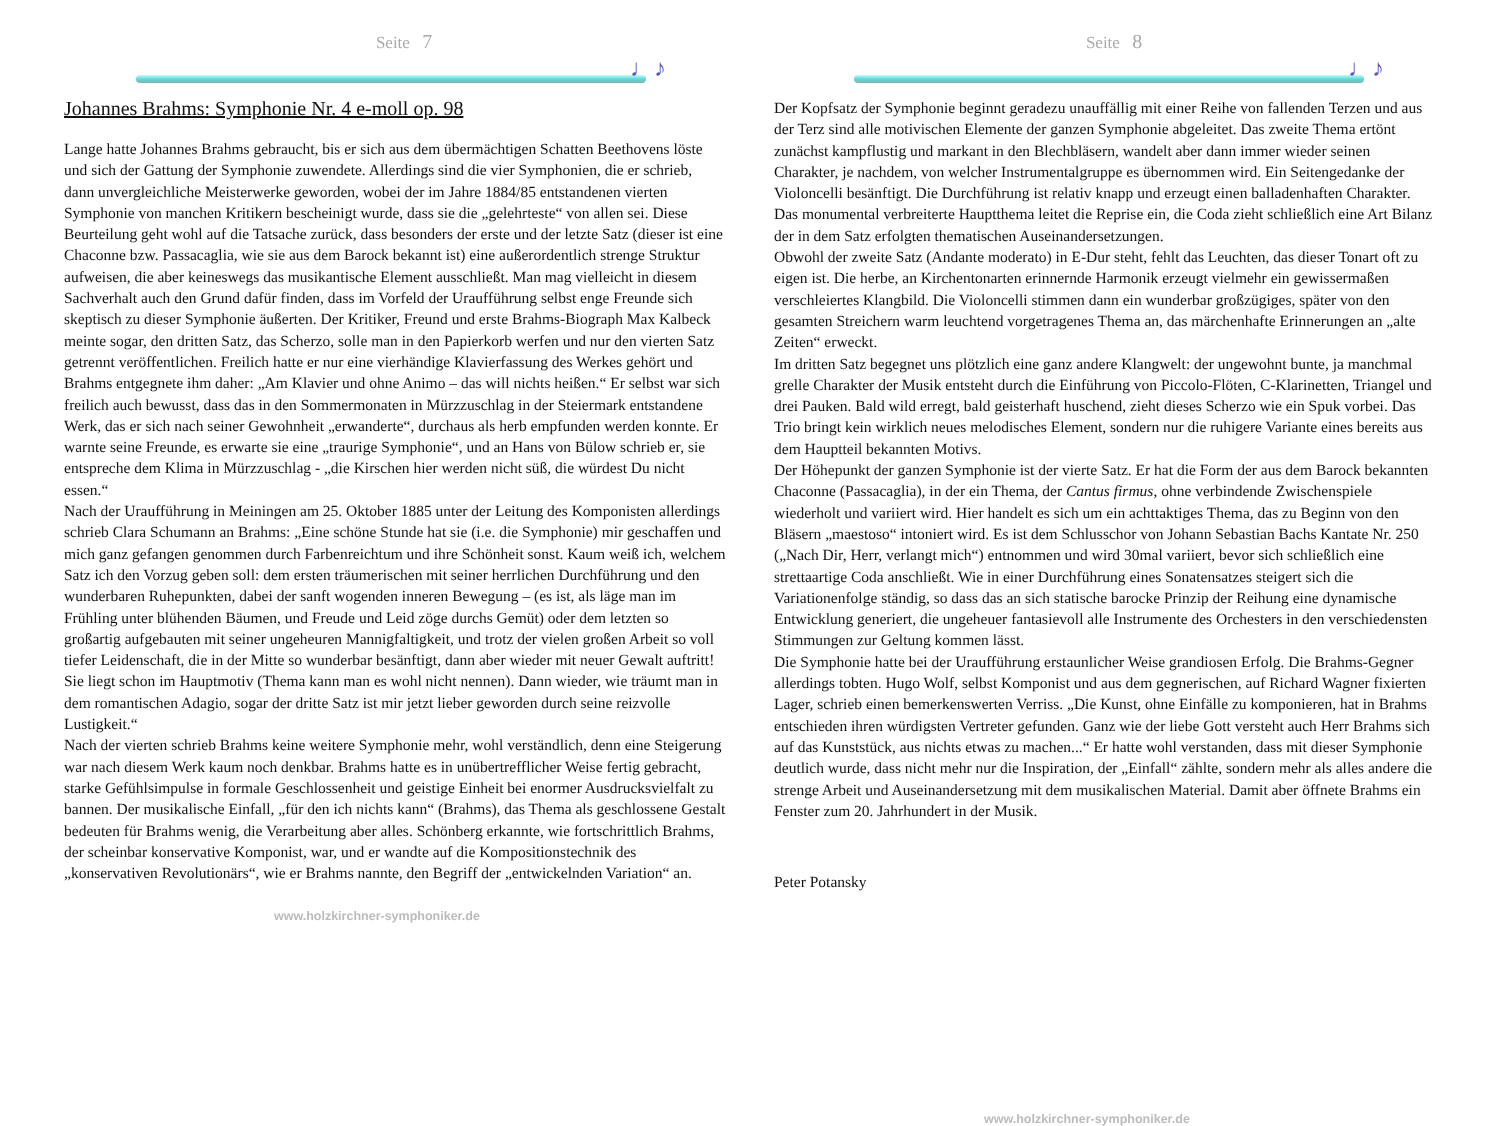Seite 7
♩♪
Johannes Brahms: Symphonie Nr. 4 e-moll op. 98
Lange hatte Johannes Brahms gebraucht, bis er sich aus dem übermächtigen Schatten Beethovens löste und sich der Gattung der Symphonie zuwendete. Allerdings sind die vier Symphonien, die er schrieb, dann unvergleichliche Meisterwerke geworden, wobei der im Jahre 1884/85 entstandenen vierten Symphonie von manchen Kritikern bescheinigt wurde, dass sie die „gelehrteste“ von allen sei. Diese Beurteilung geht wohl auf die Tatsache zurück, dass besonders der erste und der letzte Satz (dieser ist eine Chaconne bzw. Passacaglia, wie sie aus dem Barock bekannt ist) eine außerordentlich strenge Struktur aufweisen, die aber keineswegs das musikantische Element ausschließt. Man mag vielleicht in diesem Sachverhalt auch den Grund dafür finden, dass im Vorfeld der Uraufführung selbst enge Freunde sich skeptisch zu dieser Symphonie äußerten. Der Kritiker, Freund und erste Brahms-Biograph Max Kalbeck meinte sogar, den dritten Satz, das Scherzo, solle man in den Papierkorb werfen und nur den vierten Satz getrennt veröffentlichen. Freilich hatte er nur eine vierhändige Klavierfassung des Werkes gehört und Brahms entgegnete ihm daher: „Am Klavier und ohne Animo – das will nichts heißen.“ Er selbst war sich freilich auch bewusst, dass das in den Sommermonaten in Mürzzuschlag in der Steiermark entstandene Werk, das er sich nach seiner Gewohnheit „erwanderte“, durchaus als herb empfunden werden konnte. Er warnte seine Freunde, es erwarte sie eine „traurige Symphonie“, und an Hans von Bülow schrieb er, sie entspreche dem Klima in Mürzzuschlag - „die Kirschen hier werden nicht süß, die würdest Du nicht essen.“
Nach der Uraufführung in Meiningen am 25. Oktober 1885 unter der Leitung des Komponisten allerdings schrieb Clara Schumann an Brahms: „Eine schöne Stunde hat sie (i.e. die Symphonie) mir geschaffen und mich ganz gefangen genommen durch Farbenreichtum und ihre Schönheit sonst. Kaum weiß ich, welchem Satz ich den Vorzug geben soll: dem ersten träumerischen mit seiner herrlichen Durchführung und den wunderbaren Ruhepunkten, dabei der sanft wogenden inneren Bewegung – (es ist, als läge man im Frühling unter blühenden Bäumen, und Freude und Leid zöge durchs Gemüt) oder dem letzten so großartig aufgebauten mit seiner ungeheuren Mannigfaltigkeit, und trotz der vielen großen Arbeit so voll tiefer Leidenschaft, die in der Mitte so wunderbar besänftigt, dann aber wieder mit neuer Gewalt auftritt! Sie liegt schon im Hauptmotiv (Thema kann man es wohl nicht nennen). Dann wieder, wie träumt man in dem romantischen Adagio, sogar der dritte Satz ist mir jetzt lieber geworden durch seine reizvolle Lustigkeit.“
Nach der vierten schrieb Brahms keine weitere Symphonie mehr, wohl verständlich, denn eine Steigerung war nach diesem Werk kaum noch denkbar. Brahms hatte es in unübertrefflicher Weise fertig gebracht, starke Gefühlsimpulse in formale Geschlossenheit und geistige Einheit bei enormer Ausdrucksvielfalt zu bannen. Der musikalische Einfall, „für den ich nichts kann“ (Brahms), das Thema als geschlossene Gestalt bedeuten für Brahms wenig, die Verarbeitung aber alles. Schönberg erkannte, wie fortschrittlich Brahms, der scheinbar konservative Komponist, war, und er wandte auf die Kompositionstechnik des „konservativen Revolutionärs“, wie er Brahms nannte, den Begriff der „entwickelnden Variation“ an.
www.holzkirchner-symphoniker.de
Seite 8
♩♪
Der Kopfsatz der Symphonie beginnt geradezu unauffällig mit einer Reihe von fallenden Terzen und aus der Terz sind alle motivischen Elemente der ganzen Symphonie abgeleitet. Das zweite Thema ertönt zunächst kampflustig und markant in den Blechbläsern, wandelt aber dann immer wieder seinen Charakter, je nachdem, von welcher Instrumentalgruppe es übernommen wird. Ein Seitengedanke der Violoncelli besänftigt. Die Durchführung ist relativ knapp und erzeugt einen balladenhaften Charakter. Das monumental verbreiterte Hauptthema leitet die Reprise ein, die Coda zieht schließlich eine Art Bilanz der in dem Satz erfolgten thematischen Auseinandersetzungen.
Obwohl der zweite Satz (Andante moderato) in E-Dur steht, fehlt das Leuchten, das dieser Tonart oft zu eigen ist. Die herbe, an Kirchentonarten erinnernde Harmonik erzeugt vielmehr ein gewissermaßen verschleiertes Klangbild. Die Violoncelli stimmen dann ein wunderbar großzügiges, später von den gesamten Streichern warm leuchtend vorgetragenes Thema an, das märchenhafte Erinnerungen an „alte Zeiten“ erweckt.
Im dritten Satz begegnet uns plötzlich eine ganz andere Klangwelt: der ungewohnt bunte, ja manchmal grelle Charakter der Musik entsteht durch die Einführung von Piccolo-Flöten, C-Klarinetten, Triangel und drei Pauken. Bald wild erregt, bald geisterhaft huschend, zieht dieses Scherzo wie ein Spuk vorbei. Das Trio bringt kein wirklich neues melodisches Element, sondern nur die ruhigere Variante eines bereits aus dem Hauptteil bekannten Motivs.
Der Höhepunkt der ganzen Symphonie ist der vierte Satz. Er hat die Form der aus dem Barock bekannten Chaconne (Passacaglia), in der ein Thema, der Cantus firmus, ohne verbindende Zwischenspiele wiederholt und variiert wird. Hier handelt es sich um ein achttaktiges Thema, das zu Beginn von den Bläsern „maestoso“ intoniert wird. Es ist dem Schlusschor von Johann Sebastian Bachs Kantate Nr. 250 („Nach Dir, Herr, verlangt mich“) entnommen und wird 30mal variiert, bevor sich schließlich eine strettaartige Coda anschließt. Wie in einer Durchführung eines Sonatensatzes steigert sich die Variationenfolge ständig, so dass das an sich statische barocke Prinzip der Reihung eine dynamische Entwicklung generiert, die ungeheuer fantasievoll alle Instrumente des Orchesters in den verschiedensten Stimmungen zur Geltung kommen lässt.
Die Symphonie hatte bei der Uraufführung erstaunlicher Weise grandiosen Erfolg. Die Brahms-Gegner allerdings tobten. Hugo Wolf, selbst Komponist und aus dem gegnerischen, auf Richard Wagner fixierten Lager, schrieb einen bemerkenswerten Verriss. „Die Kunst, ohne Einfälle zu komponieren, hat in Brahms entschieden ihren würdigsten Vertreter gefunden. Ganz wie der liebe Gott versteht auch Herr Brahms sich auf das Kunststück, aus nichts etwas zu machen...“ Er hatte wohl verstanden, dass mit dieser Symphonie deutlich wurde, dass nicht mehr nur die Inspiration, der „Einfall“ zählte, sondern mehr als alles andere die strenge Arbeit und Auseinandersetzung mit dem musikalischen Material. Damit aber öffnete Brahms ein Fenster zum 20. Jahrhundert in der Musik.
Peter Potansky
www.holzkirchner-symphoniker.de